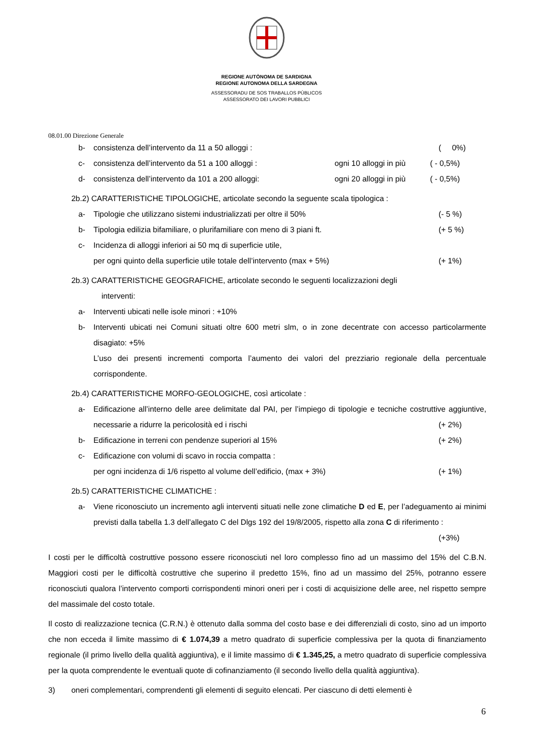REGIONE AUTÒNOMA DE SARDIGNA
REGIONE AUTONOMA DELLA SARDEGNA
ASSESSORADU DE SOS TRABALLOS PÙBLICOS
ASSESSORATO DEI LAVORI PUBBLICI
08.01.00 Direzione Generale
b- consistenza dell’intervento da 11 a 50 alloggi : ( 0%)
c- consistenza dell’intervento da 51 a 100 alloggi : ogni 10 alloggi in più ( - 0,5%)
d- consistenza dell’intervento da 101 a 200 alloggi: ogni 20 alloggi in più ( - 0,5%)
2b.2) CARATTERISTICHE TIPOLOGICHE, articolate secondo la seguente scala tipologica :
a- Tipologie che utilizzano sistemi industrializzati per oltre il 50% (- 5 %)
b- Tipologia edilizia bifamiliare, o plurifamiliare con meno di 3 piani ft. (+ 5 %)
c- Incidenza di alloggi inferiori ai 50 mq di superficie utile,
per ogni quinto della superficie utile totale dell’intervento (max + 5%)
(+ 1%)
2b.3) CARATTERISTICHE GEOGRAFICHE, articolate secondo le seguenti localizzazioni degli
interventi:
a- Interventi ubicati nelle isole minori : +10%
b- Interventi ubicati nei Comuni situati oltre 600 metri slm, o in zone decentrate con accesso particolarmente disagiato: +5%
L’uso dei presenti incrementi comporta l’aumento dei valori del prezziario regionale della percentuale corrispondente.
2b.4) CARATTERISTICHE MORFO-GEOLOGICHE, così articolate :
a- Edificazione all’interno delle aree delimitate dal PAI, per l’impiego di tipologie e tecniche costruttive aggiuntive, necessarie a ridurre la pericolosità ed i rischi (+ 2%)
b- Edificazione in terreni con pendenze superiori al 15% (+ 2%)
c- Edificazione con volumi di scavo in roccia compatta :
per ogni incidenza di 1/6 rispetto al volume dell’edificio, (max + 3%)
(+ 1%)
2b.5) CARATTERISTICHE CLIMATICHE :
a- Viene riconosciuto un incremento agli interventi situati nelle zone climatiche D ed E, per l’adeguamento ai minimi previsti dalla tabella 1.3 dell’allegato C del Dlgs 192 del 19/8/2005, rispetto alla zona C di riferimento : (+3%)
I costi per le difficoltà costruttive possono essere riconosciuti nel loro complesso fino ad un massimo del 15% del C.B.N. Maggiori costi per le difficoltà costruttive che superino il predetto 15%, fino ad un massimo del 25%, potranno essere riconosciuti qualora l’intervento comporti corrispondenti minori oneri per i costi di acquisizione delle aree, nel rispetto sempre del massimale del costo totale.
Il costo di realizzazione tecnica (C.R.N.) è ottenuto dalla somma del costo base e dei differenziali di costo, sino ad un importo che non ecceda il limite massimo di € 1.074,39 a metro quadrato di superficie complessiva per la quota di finanziamento regionale (il primo livello della qualità aggiuntiva), e il limite massimo di € 1.345,25, a metro quadrato di superficie complessiva per la quota comprendente le eventuali quote di cofinanziamento (il secondo livello della qualità aggiuntiva).
3) oneri complementari, comprendenti gli elementi di seguito elencati. Per ciascuno di detti elementi è
6